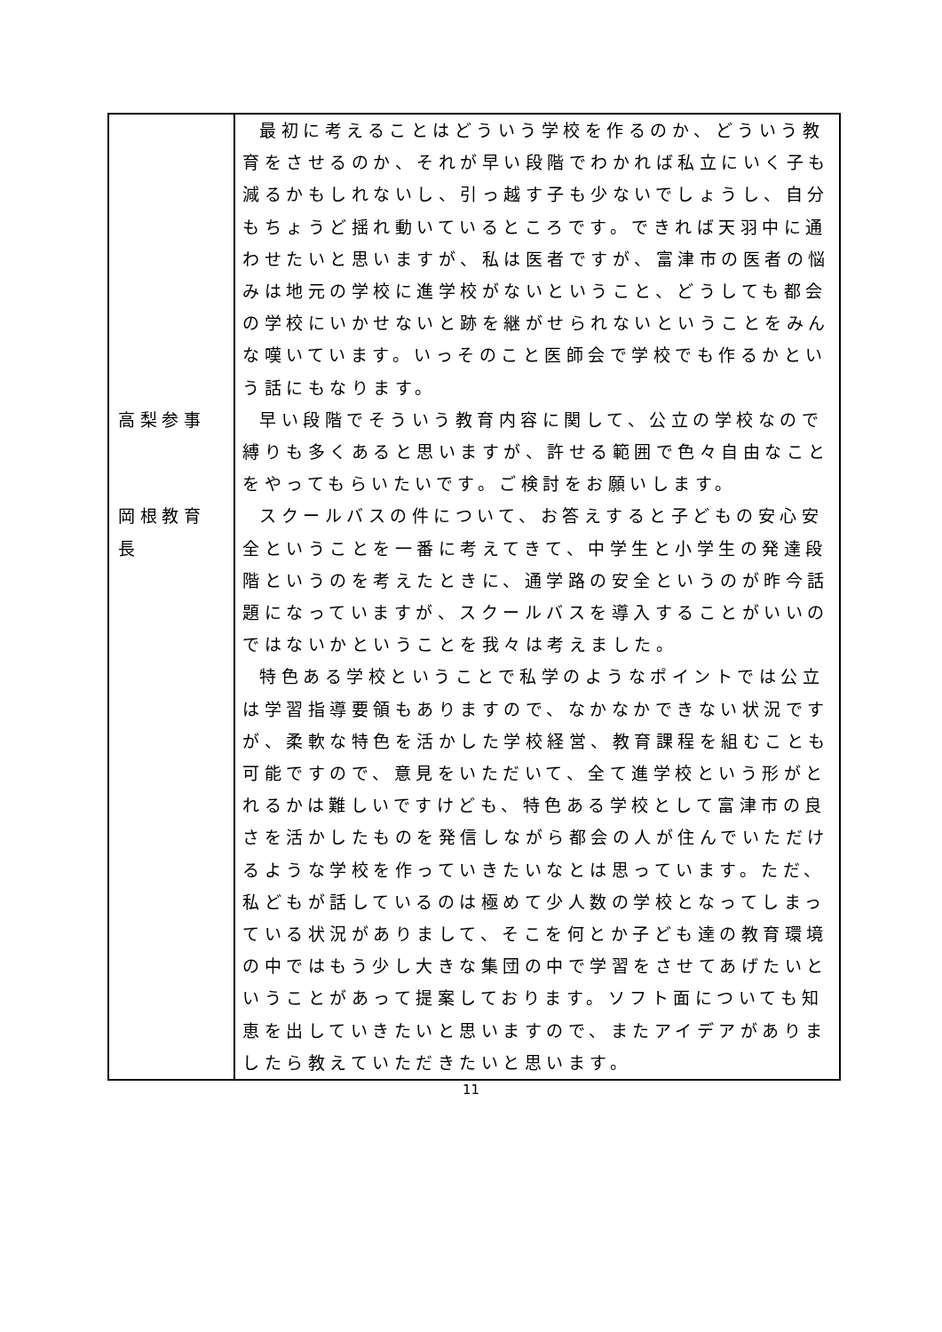| | 最初に考えることはどういう学校を作るのか、どういう教育をさせるのか、それが早い段階でわかれば私立にいく子も減るかもしれないし、引っ越す子も少ないでしょうし、自分もちょうど揺れ動いているところです。できれば天羽中に通わせたいと思いますが、私は医者ですが、富津市の医者の悩みは地元の学校に進学校がないということ、どうしても都会の学校にいかせないと跡を継がせられないということをみんな嘆いています。いっそのこと医師会で学校でも作るかという話にもなります。 |
| 高梨参事 | 早い段階でそういう教育内容に関して、公立の学校なので縛りも多くあると思いますが、許せる範囲で色々自由なことをやってもらいたいです。ご検討をお願いします。 |
| 岡根教育長 | スクールバスの件について、お答えすると子どもの安心安全ということを一番に考えてきて、中学生と小学生の発達段階というのを考えたときに、通学路の安全というのが昨今話題になっていますが、スクールバスを導入することがいいのではないかということを我々は考えました。 特色ある学校ということで私学のようなポイントでは公立は学習指導要領もありますので、なかなかできない状況ですが、柔軟な特色を活かした学校経営、教育課程を組むことも可能ですので、意見をいただいて、全て進学校という形がとれるかは難しいですけども、特色ある学校として富津市の良さを活かしたものを発信しながら都会の人が住んでいただけるような学校を作っていきたいなとは思っています。ただ、私どもが話しているのは極めて少人数の学校となってしまっている状況がありまして、そこを何とか子ども達の教育環境の中ではもう少し大きな集団の中で学習をさせてあげたいということがあって提案しております。ソフト面についても知恵を出していきたいと思いますので、またアイデアがありましたら教えていただきたいと思います。 |
11